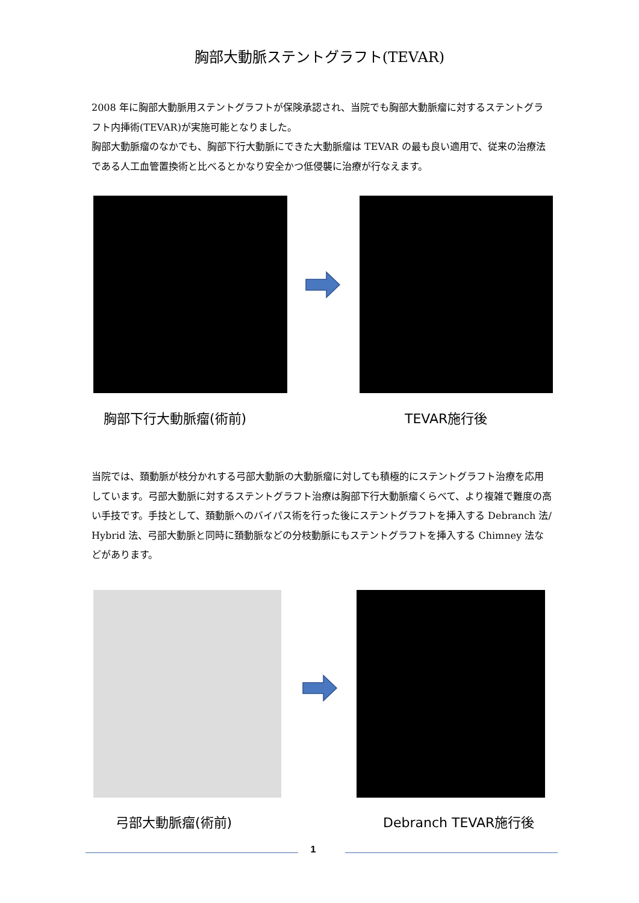胸部大動脈ステントグラフト(TEVAR)
2008 年に胸部大動脈用ステントグラフトが保険承認され、当院でも胸部大動脈瘤に対するステントグラフト内挿術(TEVAR)が実施可能となりました。
胸部大動脈瘤のなかでも、胸部下行大動脈にできた大動脈瘤は TEVAR の最も良い適用で、従来の治療法である人工血管置換術と比べるとかなり安全かつ低侵襲に治療が行なえます。
胸部下行大動脈瘤(術前) TEVAR施行後
当院では、頚動脈が枝分かれする弓部大動脈の大動脈瘤に対しても積極的にステントグラフト治療を応用しています。弓部大動脈に対するステントグラフト治療は胸部下行大動脈瘤くらべて、より複雑で難度の高い手技です。手技として、頚動脈へのバイパス術を行った後にステントグラフトを挿入する Debranch 法/ Hybrid 法、弓部大動脈と同時に頚動脈などの分枝動脈にもステントグラフトを挿入する Chimney 法などがあります。
弓部大動脈瘤(術前) Debranch TEVAR施行後
1